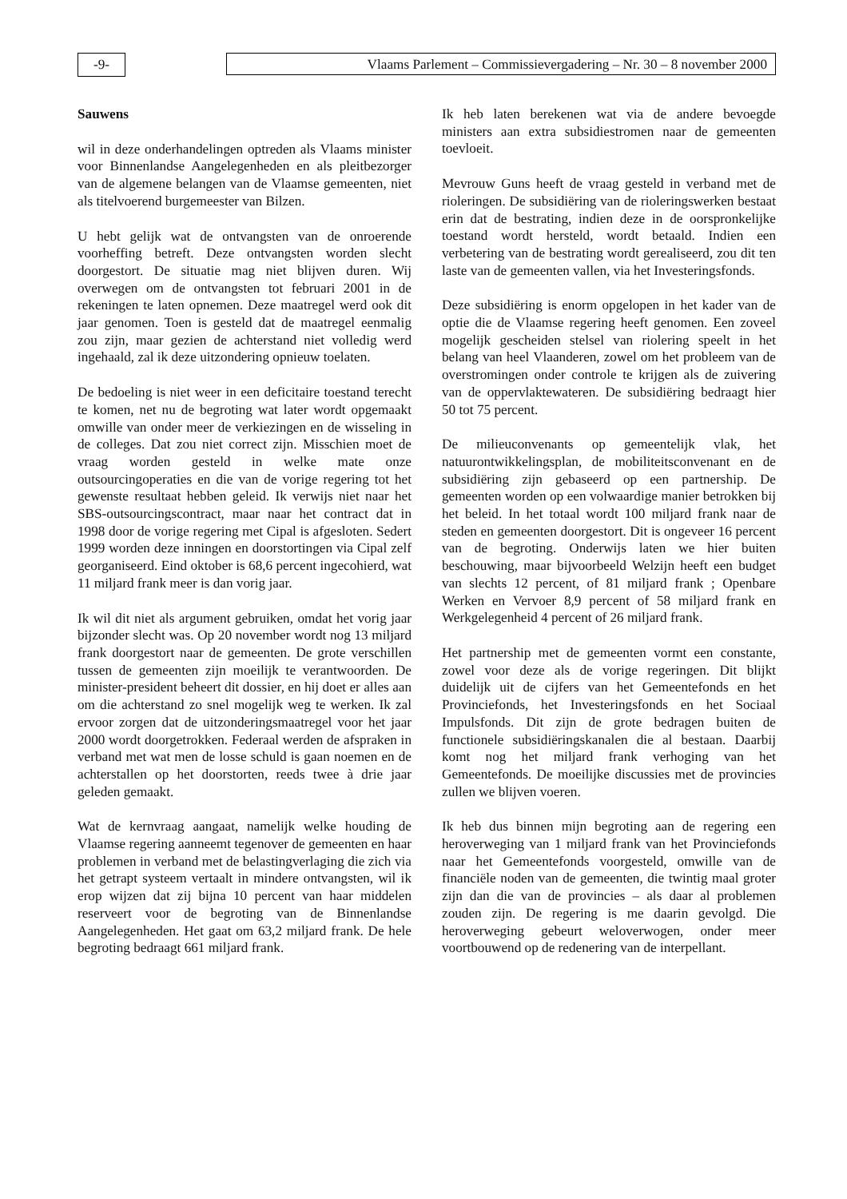-9- Vlaams Parlement – Commissievergadering – Nr. 30 – 8 november 2000
Sauwens
wil in deze onderhandelingen optreden als Vlaams minister voor Binnenlandse Aangelegenheden en als pleitbezorger van de algemene belangen van de Vlaamse gemeenten, niet als titelvoerend burgemeester van Bilzen.
U hebt gelijk wat de ontvangsten van de onroerende voorheffing betreft. Deze ontvangsten worden slecht doorgestort. De situatie mag niet blijven duren. Wij overwegen om de ontvangsten tot februari 2001 in de rekeningen te laten opnemen. Deze maatregel werd ook dit jaar genomen. Toen is gesteld dat de maatregel eenmalig zou zijn, maar gezien de achterstand niet volledig werd ingehaald, zal ik deze uitzondering opnieuw toelaten.
De bedoeling is niet weer in een deficitaire toestand terecht te komen, net nu de begroting wat later wordt opgemaakt omwille van onder meer de verkiezingen en de wisseling in de colleges. Dat zou niet correct zijn. Misschien moet de vraag worden gesteld in welke mate onze outsourcingoperaties en die van de vorige regering tot het gewenste resultaat hebben geleid. Ik verwijs niet naar het SBS-outsourcingscontract, maar naar het contract dat in 1998 door de vorige regering met Cipal is afgesloten. Sedert 1999 worden deze inningen en doorstortingen via Cipal zelf georganiseerd. Eind oktober is 68,6 percent ingecohierd, wat 11 miljard frank meer is dan vorig jaar.
Ik wil dit niet als argument gebruiken, omdat het vorig jaar bijzonder slecht was. Op 20 november wordt nog 13 miljard frank doorgestort naar de gemeenten. De grote verschillen tussen de gemeenten zijn moeilijk te verantwoorden. De minister-president beheert dit dossier, en hij doet er alles aan om die achterstand zo snel mogelijk weg te werken. Ik zal ervoor zorgen dat de uitzonderingsmaatregel voor het jaar 2000 wordt doorgetrokken. Federaal werden de afspraken in verband met wat men de losse schuld is gaan noemen en de achterstallen op het doorstorten, reeds twee à drie jaar geleden gemaakt.
Wat de kernvraag aangaat, namelijk welke houding de Vlaamse regering aanneemt tegenover de gemeenten en haar problemen in verband met de belastingverlaging die zich via het getrapt systeem vertaalt in mindere ontvangsten, wil ik erop wijzen dat zij bijna 10 percent van haar middelen reserveert voor de begroting van de Binnenlandse Aangelegenheden. Het gaat om 63,2 miljard frank. De hele begroting bedraagt 661 miljard frank.
Ik heb laten berekenen wat via de andere bevoegde ministers aan extra subsidiestromen naar de gemeenten toevloeit.
Mevrouw Guns heeft de vraag gesteld in verband met de rioleringen. De subsidiëring van de rioleringswerken bestaat erin dat de bestrating, indien deze in de oorspronkelijke toestand wordt hersteld, wordt betaald. Indien een verbetering van de bestrating wordt gerealiseerd, zou dit ten laste van de gemeenten vallen, via het Investeringsfonds.
Deze subsidiëring is enorm opgelopen in het kader van de optie die de Vlaamse regering heeft genomen. Een zoveel mogelijk gescheiden stelsel van riolering speelt in het belang van heel Vlaanderen, zowel om het probleem van de overstromingen onder controle te krijgen als de zuivering van de oppervlaktewateren. De subsidiëring bedraagt hier 50 tot 75 percent.
De milieuconvenants op gemeentelijk vlak, het natuurontwikkelingsplan, de mobiliteitsconvenant en de subsidiëring zijn gebaseerd op een partnership. De gemeenten worden op een volwaardige manier betrokken bij het beleid. In het totaal wordt 100 miljard frank naar de steden en gemeenten doorgestort. Dit is ongeveer 16 percent van de begroting. Onderwijs laten we hier buiten beschouwing, maar bijvoorbeeld Welzijn heeft een budget van slechts 12 percent, of 81 miljard frank ; Openbare Werken en Vervoer 8,9 percent of 58 miljard frank en Werkgelegenheid 4 percent of 26 miljard frank.
Het partnership met de gemeenten vormt een constante, zowel voor deze als de vorige regeringen. Dit blijkt duidelijk uit de cijfers van het Gemeentefonds en het Provinciefonds, het Investeringsfonds en het Sociaal Impulsfonds. Dit zijn de grote bedragen buiten de functionele subsidiëringskanalen die al bestaan. Daarbij komt nog het miljard frank verhoging van het Gemeentefonds. De moeilijke discussies met de provincies zullen we blijven voeren.
Ik heb dus binnen mijn begroting aan de regering een heroverweging van 1 miljard frank van het Provinciefonds naar het Gemeentefonds voorgesteld, omwille van de financiële noden van de gemeenten, die twintig maal groter zijn dan die van de provincies – als daar al problemen zouden zijn. De regering is me daarin gevolgd. Die heroverweging gebeurt weloverwogen, onder meer voortbouwend op de redenering van de interpellant.